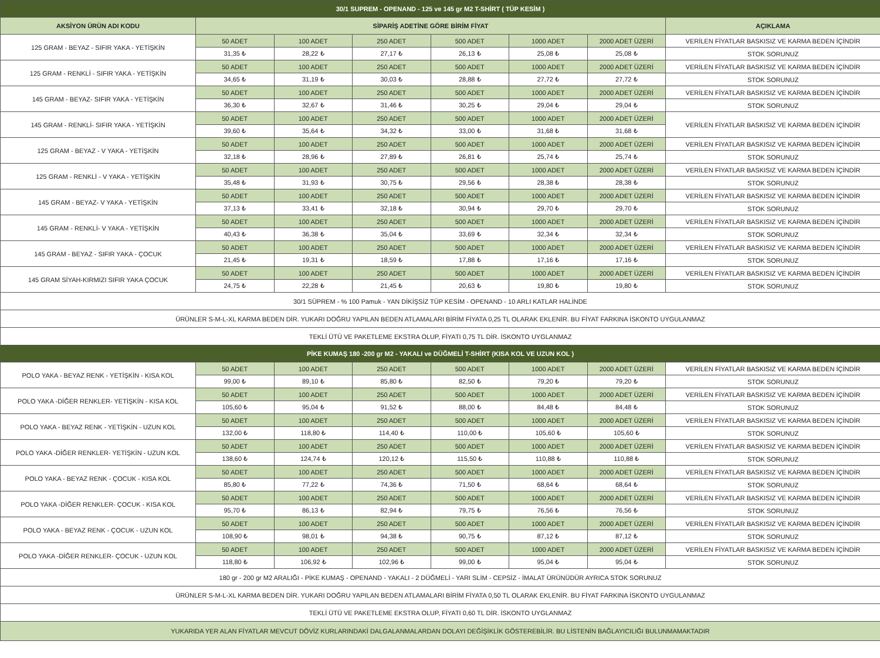| 30/1 SUPREM - OPENAND - 125 ve 145 gr M2 T-SHİRT ( TÜP KESİM ) | | | | | | | |
| --- | --- | --- | --- | --- | --- | --- | --- |
| AKSİYON ÜRÜN ADI KODU | SİPARİŞ ADETİNE GÖRE BİRİM FİYAT | | | | | | AÇIKLAMA |
| 125 GRAM - BEYAZ - SIFIR YAKA - YETİŞKİN | 50 ADET | 100 ADET | 250 ADET | 500 ADET | 1000 ADET | 2000 ADET ÜZERİ | VERİLEN FİYATLAR BASKISIZ VE KARMA BEDEN İÇİNDİR |
| | 31,35 ₺ | 28,22 ₺ | 27,17 ₺ | 26,13 ₺ | 25,08 ₺ | 25,08 ₺ | STOK SORUNUZ |
| 125 GRAM - RENKLİ - SIFIR YAKA - YETİŞKİN | 50 ADET | 100 ADET | 250 ADET | 500 ADET | 1000 ADET | 2000 ADET ÜZERİ | VERİLEN FİYATLAR BASKISIZ VE KARMA BEDEN İÇİNDİR |
| | 34,65 ₺ | 31,19 ₺ | 30,03 ₺ | 28,88 ₺ | 27,72 ₺ | 27,72 ₺ | STOK SORUNUZ |
| 145 GRAM - BEYAZ- SIFIR YAKA - YETİŞKİN | 50 ADET | 100 ADET | 250 ADET | 500 ADET | 1000 ADET | 2000 ADET ÜZERİ | VERİLEN FİYATLAR BASKISIZ VE KARMA BEDEN İÇİNDİR |
| | 36,30 ₺ | 32,67 ₺ | 31,46 ₺ | 30,25 ₺ | 29,04 ₺ | 29,04 ₺ | STOK SORUNUZ |
| 145 GRAM - RENKLİ- SIFIR YAKA - YETİŞKİN | 50 ADET | 100 ADET | 250 ADET | 500 ADET | 1000 ADET | 2000 ADET ÜZERİ | VERİLEN FİYATLAR BASKISIZ VE KARMA BEDEN İÇİNDİR |
| | 39,60 ₺ | 35,64 ₺ | 34,32 ₺ | 33,00 ₺ | 31,68 ₺ | 31,68 ₺ | |
| 125 GRAM - BEYAZ - V YAKA - YETİŞKİN | 50 ADET | 100 ADET | 250 ADET | 500 ADET | 1000 ADET | 2000 ADET ÜZERİ | VERİLEN FİYATLAR BASKISIZ VE KARMA BEDEN İÇİNDİR |
| | 32,18 ₺ | 28,96 ₺ | 27,89 ₺ | 26,81 ₺ | 25,74 ₺ | 25,74 ₺ | STOK SORUNUZ |
| 125 GRAM - RENKLİ - V YAKA - YETİŞKİN | 50 ADET | 100 ADET | 250 ADET | 500 ADET | 1000 ADET | 2000 ADET ÜZERİ | VERİLEN FİYATLAR BASKISIZ VE KARMA BEDEN İÇİNDİR |
| | 35,48 ₺ | 31,93 ₺ | 30,75 ₺ | 29,56 ₺ | 28,38 ₺ | 28,38 ₺ | STOK SORUNUZ |
| 145 GRAM - BEYAZ- V YAKA - YETİŞKİN | 50 ADET | 100 ADET | 250 ADET | 500 ADET | 1000 ADET | 2000 ADET ÜZERİ | VERİLEN FİYATLAR BASKISIZ VE KARMA BEDEN İÇİNDİR |
| | 37,13 ₺ | 33,41 ₺ | 32,18 ₺ | 30,94 ₺ | 29,70 ₺ | 29,70 ₺ | STOK SORUNUZ |
| 145 GRAM - RENKLİ- V YAKA - YETİŞKİN | 50 ADET | 100 ADET | 250 ADET | 500 ADET | 1000 ADET | 2000 ADET ÜZERİ | VERİLEN FİYATLAR BASKISIZ VE KARMA BEDEN İÇİNDİR |
| | 40,43 ₺ | 36,38 ₺ | 35,04 ₺ | 33,69 ₺ | 32,34 ₺ | 32,34 ₺ | STOK SORUNUZ |
| 145 GRAM - BEYAZ - SIFIR YAKA - ÇOCUK | 50 ADET | 100 ADET | 250 ADET | 500 ADET | 1000 ADET | 2000 ADET ÜZERİ | VERİLEN FİYATLAR BASKISIZ VE KARMA BEDEN İÇİNDİR |
| | 21,45 ₺ | 19,31 ₺ | 18,59 ₺ | 17,88 ₺ | 17,16 ₺ | 17,16 ₺ | STOK SORUNUZ |
| 145 GRAM SİYAH-KIRMIZI SIFIR YAKA ÇOCUK | 50 ADET | 100 ADET | 250 ADET | 500 ADET | 1000 ADET | 2000 ADET ÜZERİ | VERİLEN FİYATLAR BASKISIZ VE KARMA BEDEN İÇİNDİR |
| | 24,75 ₺ | 22,28 ₺ | 21,45 ₺ | 20,63 ₺ | 19,80 ₺ | 19,80 ₺ | STOK SORUNUZ |
| 30/1 SÜPREM - % 100 Pamuk - YAN DİKİŞSİZ TÜP KESİM - OPENAND - 10 ARLI KATLAR HALİNDE | | | | | | | |
| ÜRÜNLER S-M-L-XL KARMA BEDEN DİR. YUKARI DOĞRU YAPILAN BEDEN ATLAMALARI BİRİM FİYATA 0,25 TL OLARAK EKLENİR. BU FİYAT FARKINA İSKONTO UYGULANMAZ | | | | | | | |
| TEKLİ ÜTÜ VE PAKETLEME EKSTRA OLUP, FİYATI 0,75 TL DİR. İSKONTO UYGLANMAZ | | | | | | | |
| PİKE KUMAŞ 180 -200 gr M2 - YAKALI ve DÜĞMELİ T-SHİRT (KISA KOL VE UZUN KOL ) | | | | | | | |
| POLO YAKA - BEYAZ RENK - YETİŞKİN - KISA KOL | 50 ADET | 100 ADET | 250 ADET | 500 ADET | 1000 ADET | 2000 ADET ÜZERİ | VERİLEN FİYATLAR BASKISIZ VE KARMA BEDEN İÇİNDİR |
| | 99,00 ₺ | 89,10 ₺ | 85,80 ₺ | 82,50 ₺ | 79,20 ₺ | 79,20 ₺ | STOK SORUNUZ |
| POLO YAKA -DİĞER RENKLER- YETİŞKİN - KISA KOL | 50 ADET | 100 ADET | 250 ADET | 500 ADET | 1000 ADET | 2000 ADET ÜZERİ | VERİLEN FİYATLAR BASKISIZ VE KARMA BEDEN İÇİNDİR |
| | 105,60 ₺ | 95,04 ₺ | 91,52 ₺ | 88,00 ₺ | 84,48 ₺ | 84,48 ₺ | STOK SORUNUZ |
| POLO YAKA - BEYAZ RENK - YETİŞKİN - UZUN KOL | 50 ADET | 100 ADET | 250 ADET | 500 ADET | 1000 ADET | 2000 ADET ÜZERİ | VERİLEN FİYATLAR BASKISIZ VE KARMA BEDEN İÇİNDİR |
| | 132,00 ₺ | 118,80 ₺ | 114,40 ₺ | 110,00 ₺ | 105,60 ₺ | 105,60 ₺ | STOK SORUNUZ |
| POLO YAKA -DİĞER RENKLER- YETİŞKİN - UZUN KOL | 50 ADET | 100 ADET | 250 ADET | 500 ADET | 1000 ADET | 2000 ADET ÜZERİ | VERİLEN FİYATLAR BASKISIZ VE KARMA BEDEN İÇİNDİR |
| | 138,60 ₺ | 124,74 ₺ | 120,12 ₺ | 115,50 ₺ | 110,88 ₺ | 110,88 ₺ | STOK SORUNUZ |
| POLO YAKA - BEYAZ RENK - ÇOCUK - KISA KOL | 50 ADET | 100 ADET | 250 ADET | 500 ADET | 1000 ADET | 2000 ADET ÜZERİ | VERİLEN FİYATLAR BASKISIZ VE KARMA BEDEN İÇİNDİR |
| | 85,80 ₺ | 77,22 ₺ | 74,36 ₺ | 71,50 ₺ | 68,64 ₺ | 68,64 ₺ | STOK SORUNUZ |
| POLO YAKA -DİĞER RENKLER- ÇOCUK - KISA KOL | 50 ADET | 100 ADET | 250 ADET | 500 ADET | 1000 ADET | 2000 ADET ÜZERİ | VERİLEN FİYATLAR BASKISIZ VE KARMA BEDEN İÇİNDİR |
| | 95,70 ₺ | 86,13 ₺ | 82,94 ₺ | 79,75 ₺ | 76,56 ₺ | 76,56 ₺ | STOK SORUNUZ |
| POLO YAKA - BEYAZ RENK - ÇOCUK - UZUN KOL | 50 ADET | 100 ADET | 250 ADET | 500 ADET | 1000 ADET | 2000 ADET ÜZERİ | VERİLEN FİYATLAR BASKISIZ VE KARMA BEDEN İÇİNDİR |
| | 108,90 ₺ | 98,01 ₺ | 94,38 ₺ | 90,75 ₺ | 87,12 ₺ | 87,12 ₺ | STOK SORUNUZ |
| POLO YAKA -DİĞER RENKLER- ÇOCUK - UZUN KOL | 50 ADET | 100 ADET | 250 ADET | 500 ADET | 1000 ADET | 2000 ADET ÜZERİ | VERİLEN FİYATLAR BASKISIZ VE KARMA BEDEN İÇİNDİR |
| | 118,80 ₺ | 106,92 ₺ | 102,96 ₺ | 99,00 ₺ | 95,04 ₺ | 95,04 ₺ | STOK SORUNUZ |
| 180 gr - 200 gr M2 ARALIĞI - PİKE KUMAŞ - OPENAND - YAKALI - 2 DÜĞMELİ - YARI SLİM - CEPSİZ - İMALAT ÜRÜNÜDÜR AYRICA STOK SORUNUZ | | | | | | | |
| ÜRÜNLER S-M-L-XL KARMA BEDEN DİR. YUKARI DOĞRU YAPILAN BEDEN ATLAMALARI BİRİM FİYATA 0,50 TL OLARAK EKLENİR. BU FİYAT FARKINA İSKONTO UYGULANMAZ | | | | | | | |
| TEKLİ ÜTÜ VE PAKETLEME EKSTRA OLUP, FİYATI 0,60 TL DİR. İSKONTO UYGLANMAZ | | | | | | | |
| YUKARIDA YER ALAN FİYATLAR MEVCUT DÖVİZ KURLARINDAKİ DALGALANMALARDAN DOLAYI DEĞİŞİKLİK GÖSTEREBİLİR. BU LİSTENİN BAĞLAYICILIĞI BULUNMAMAKTADIR | | | | | | | |